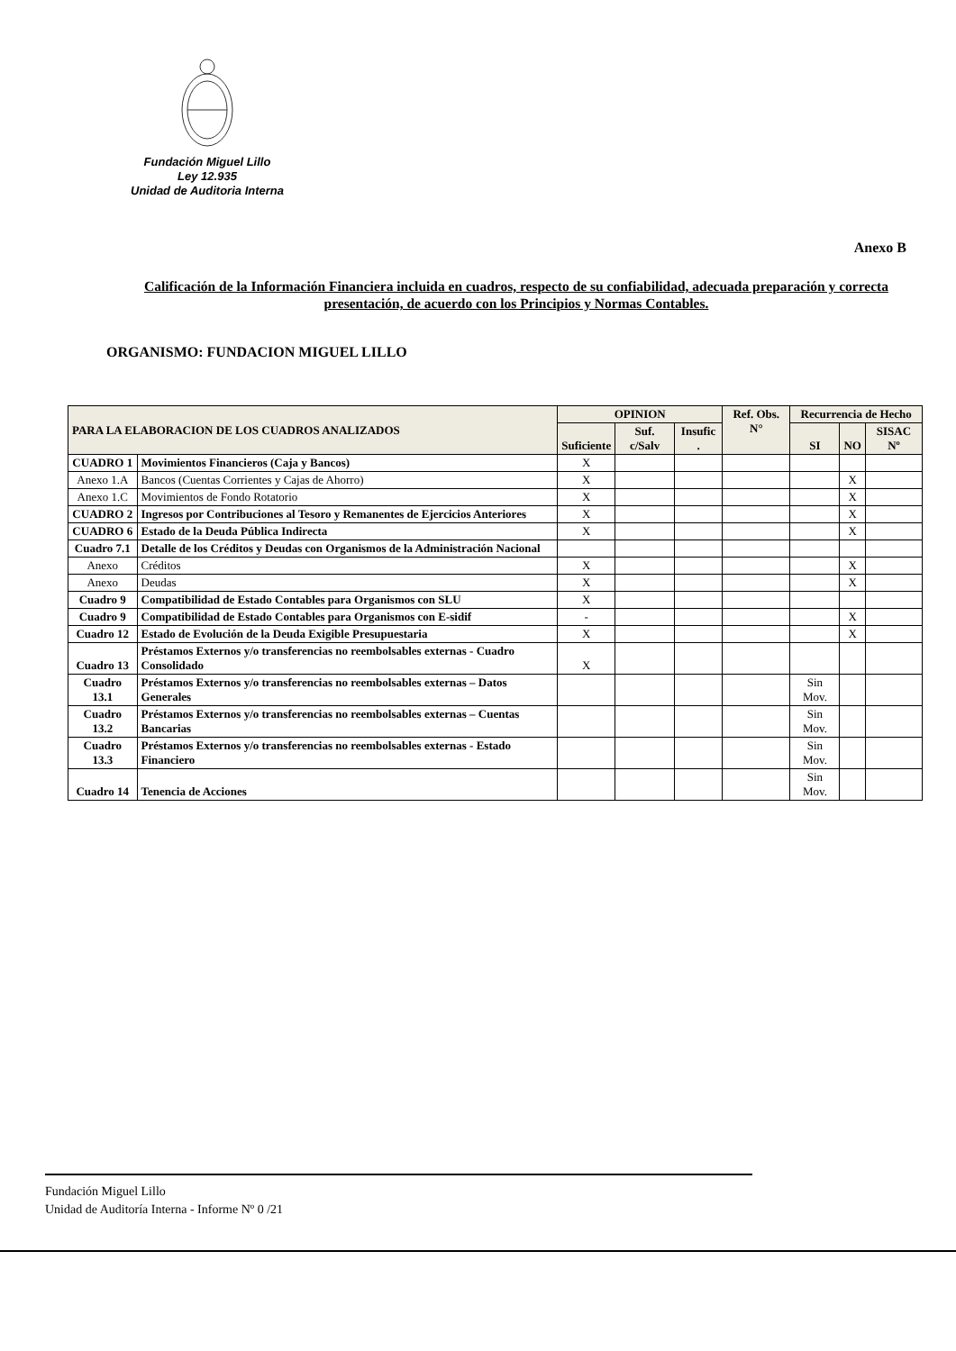Fundación Miguel Lillo
Ley 12.935
Unidad de Auditoria Interna
Anexo B
Calificación de la Información Financiera incluida en cuadros, respecto de su confiabilidad, adecuada preparación y correcta presentación, de acuerdo con los Principios y Normas Contables.
ORGANISMO: FUNDACION MIGUEL LILLO
| PARA LA ELABORACION DE LOS CUADROS ANALIZADOS | | OPINION | | | Ref. Obs. N° | Recurrencia de Hecho | | |
| --- | --- | --- | --- | --- | --- | --- | --- | --- |
| | | Suficiente | Suf. c/Salv | Insufic . | | SI | NO | SISAC Nº |
| CUADRO 1 | Movimientos Financieros (Caja y Bancos) | X | | | | | | |
| Anexo 1.A | Bancos (Cuentas Corrientes y Cajas de Ahorro) | X | | | | | X | |
| Anexo 1.C | Movimientos de Fondo Rotatorio | X | | | | | X | |
| CUADRO 2 | Ingresos por Contribuciones al Tesoro y Remanentes de Ejercicios Anteriores | X | | | | | X | |
| CUADRO 6 | Estado de la Deuda Pública Indirecta | X | | | | | X | |
| Cuadro 7.1 | Detalle de los Créditos y Deudas con Organismos de la Administración Nacional | | | | | | | |
| Anexo | Créditos | X | | | | | X | |
| Anexo | Deudas | X | | | | | X | |
| Cuadro 9 | Compatibilidad de Estado Contables para Organismos con SLU | X | | | | | | |
| Cuadro 9 | Compatibilidad de Estado Contables para Organismos con E-sidif | - | | | | | X | |
| Cuadro 12 | Estado de Evolución de la Deuda Exigible Presupuestaria | X | | | | | X | |
| Cuadro 13 | Préstamos Externos y/o transferencias no reembolsables externas - Cuadro Consolidado | X | | | | | | |
| Cuadro 13.1 | Préstamos Externos y/o transferencias no reembolsables externas – Datos Generales | | | | | Sin Mov. | | |
| Cuadro 13.2 | Préstamos Externos y/o transferencias no reembolsables externas – Cuentas Bancarias | | | | | Sin Mov. | | |
| Cuadro 13.3 | Préstamos Externos y/o transferencias no reembolsables externas - Estado Financiero | | | | | Sin Mov. | | |
| Cuadro 14 | Tenencia de Acciones | | | | | Sin Mov. | | |
Fundación Miguel Lillo
Unidad de Auditoría Interna - Informe Nº 0 /21